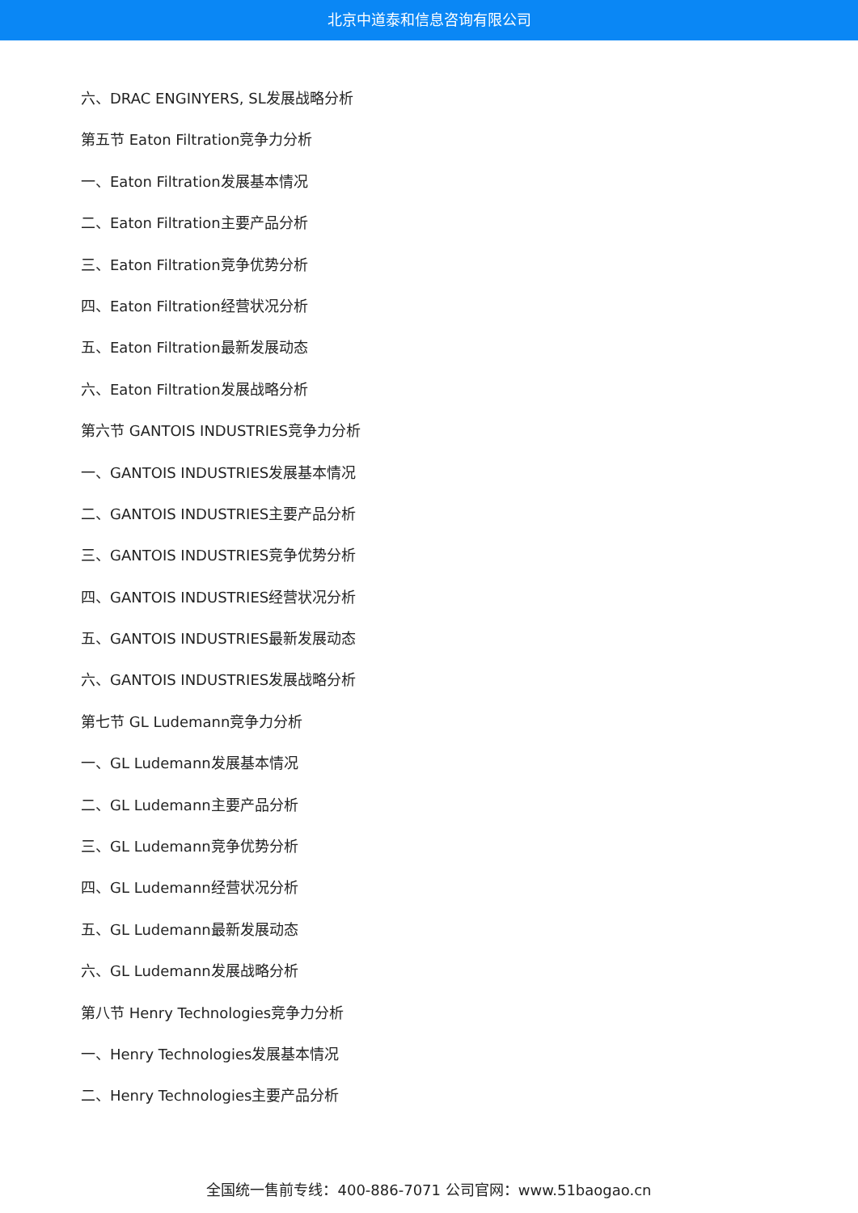北京中道泰和信息咨询有限公司
六、DRAC ENGINYERS, SL发展战略分析
第五节 Eaton Filtration竞争力分析
一、Eaton Filtration发展基本情况
二、Eaton Filtration主要产品分析
三、Eaton Filtration竞争优势分析
四、Eaton Filtration经营状况分析
五、Eaton Filtration最新发展动态
六、Eaton Filtration发展战略分析
第六节 GANTOIS INDUSTRIES竞争力分析
一、GANTOIS INDUSTRIES发展基本情况
二、GANTOIS INDUSTRIES主要产品分析
三、GANTOIS INDUSTRIES竞争优势分析
四、GANTOIS INDUSTRIES经营状况分析
五、GANTOIS INDUSTRIES最新发展动态
六、GANTOIS INDUSTRIES发展战略分析
第七节 GL Ludemann竞争力分析
一、GL Ludemann发展基本情况
二、GL Ludemann主要产品分析
三、GL Ludemann竞争优势分析
四、GL Ludemann经营状况分析
五、GL Ludemann最新发展动态
六、GL Ludemann发展战略分析
第八节 Henry Technologies竞争力分析
一、Henry Technologies发展基本情况
二、Henry Technologies主要产品分析
全国统一售前专线：400-886-7071 公司官网：www.51baogao.cn